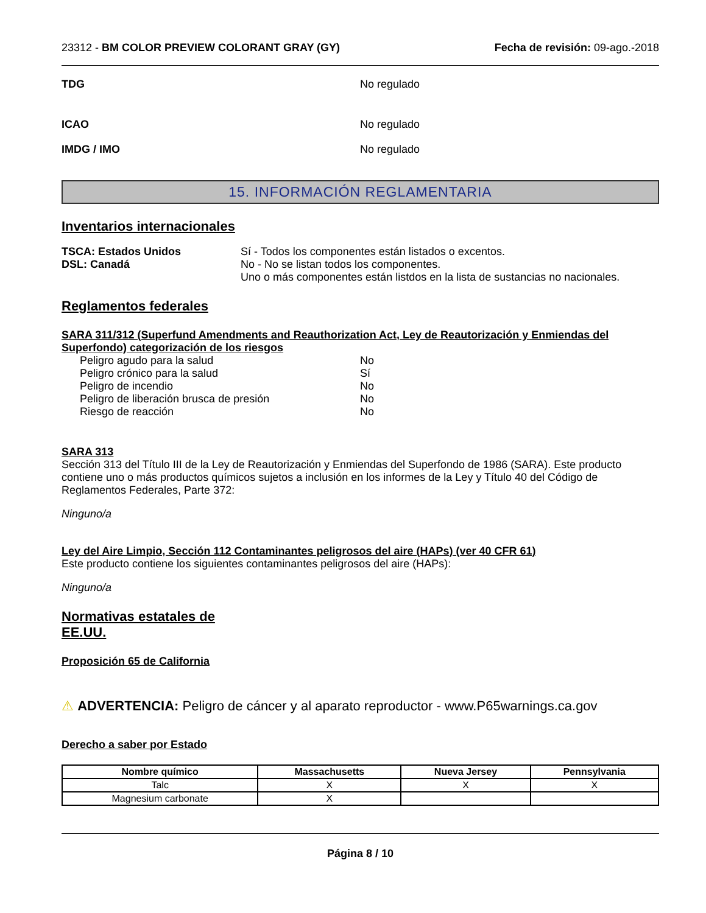23312 - BM COLOR PREVIEW COLORANT GRAY (GY) Fecha de revisión: 09-ago.-2018
TDG No regulado
ICAO No regulado
IMDG / IMO No regulado
15. INFORMACIÓN REGLAMENTARIA
Inventarios internacionales
TSCA: Estados Unidos Sí - Todos los componentes están listados o excentos.
DSL: Canadá No - No se listan todos los componentes.
Uno o más componentes están listdos en la lista de sustancias no nacionales.
Reglamentos federales
SARA 311/312 (Superfund Amendments and Reauthorization Act, Ley de Reautorización y Enmiendas del Superfondo) categorización de los riesgos
Peligro agudo para la salud No
Peligro crónico para la salud Sí
Peligro de incendio No
Peligro de liberación brusca de presión No
Riesgo de reacción No
SARA 313
Sección 313 del Título III de la Ley de Reautorización y Enmiendas del Superfondo de 1986 (SARA). Este producto contiene uno o más productos químicos sujetos a inclusión en los informes de la Ley y Título 40 del Código de Reglamentos Federales, Parte 372:
Ninguno/a
Ley del Aire Limpio, Sección 112 Contaminantes peligrosos del aire (HAPs) (ver 40 CFR 61)
Este producto contiene los siguientes contaminantes peligrosos del aire (HAPs):
Ninguno/a
Normativas estatales de
EE.UU.
Proposición 65 de California
⚠ ADVERTENCIA: Peligro de cáncer y al aparato reproductor - www.P65warnings.ca.gov
Derecho a saber por Estado
| Nombre químico | Massachusetts | Nueva Jersey | Pennsylvania |
| --- | --- | --- | --- |
| Talc | X | X | X |
| Magnesium carbonate | X | | |
Página 8 / 10